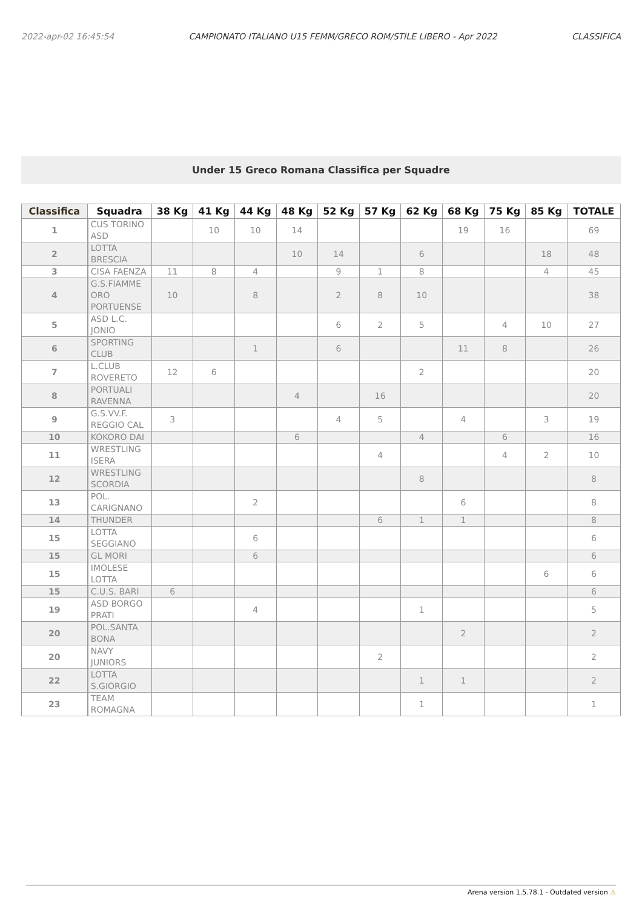2022-apr-02 16:45:54 CAMPIONATO ITALIANO U15 FEMM/GRECO ROM/STILE LIBERO - Apr 2022 CLASSIFICA
Under 15 Greco Romana Classifica per Squadre
| Classifica | Squadra | | 38 Kg | 41 Kg | 44 Kg | 48 Kg | 52 Kg | 57 Kg | 62 Kg | 68 Kg | 75 Kg | 85 Kg | TOTALE |
| --- | --- | --- | --- | --- | --- | --- | --- | --- | --- | --- | --- | --- | --- |
| 1 | | CUS TORINO ASD | | 10 | 10 | 14 | | | | 19 | 16 | | 69 |
| 2 | | LOTTA BRESCIA | | | | 10 | 14 | | 6 | | | 18 | 48 |
| 3 | | CISA FAENZA | 11 | 8 | 4 | | 9 | 1 | 8 | | | 4 | 45 |
| 4 | | G.S.FIAMME ORO PORTUENSE | 10 | | 8 | | 2 | 8 | 10 | | | | 38 |
| 5 | | ASD L.C. JONIO | | | | | 6 | 2 | 5 | | 4 | 10 | 27 |
| 6 | | SPORTING CLUB | | | 1 | | 6 | | | 11 | 8 | | 26 |
| 7 | | L.CLUB ROVERETO | 12 | 6 | | | | | 2 | | | | 20 |
| 8 | | PORTUALI RAVENNA | | | | 4 | | 16 | | | | | 20 |
| 9 | | G.S.VV.F. REGGIO CAL | 3 | | | | 4 | 5 | | 4 | | 3 | 19 |
| 10 | | KOKORO DAI | | | | 6 | | | 4 | | 6 | | 16 |
| 11 | | WRESTLING ISERA | | | | | | 4 | | | 4 | 2 | 10 |
| 12 | | WRESTLING SCORDIA | | | | | | | 8 | | | | 8 |
| 13 | | POL. CARIGNANO | | | 2 | | | | | 6 | | | 8 |
| 14 | | THUNDER | | | | | | 6 | 1 | 1 | | | 8 |
| 15 | | LOTTA SEGGIANO | | | 6 | | | | | | | | 6 |
| 15 | | GL MORI | | | 6 | | | | | | | | 6 |
| 15 | | IMOLESE LOTTA | | | | | | | | | | 6 | 6 |
| 15 | | C.U.S. BARI | 6 | | | | | | | | | | 6 |
| 19 | | ASD BORGO PRATI | | | 4 | | | | 1 | | | | 5 |
| 20 | | POL.SANTA BONA | | | | | | | | 2 | | | 2 |
| 20 | | NAVY JUNIORS | | | | | | 2 | | | | | 2 |
| 22 | | LOTTA S.GIORGIO | | | | | | | 1 | 1 | | | 2 |
| 23 | | TEAM ROMAGNA | | | | | | | 1 | | | | 1 |
Arena version 1.5.78.1 - Outdated version ⚠